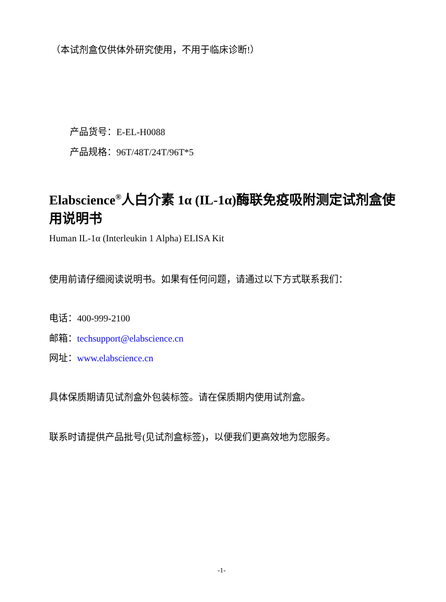（本试剂盒仅供体外研究使用，不用于临床诊断!）
产品货号：E-EL-H0088
产品规格：96T/48T/24T/96T*5
Elabscience<sup>®</sup>人白介素 1α (IL-1α)酶联免疫吸附测定试剂盒使用说明书
Human IL-1α (Interleukin 1 Alpha) ELISA Kit
使用前请仔细阅读说明书。如果有任何问题，请通过以下方式联系我们：
电话：400-999-2100
邮箱：techsupport@elabscience.cn
网址：www.elabscience.cn
具体保质期请见试剂盒外包装标签。请在保质期内使用试剂盒。
联系时请提供产品批号(见试剂盒标签)，以便我们更高效地为您服务。
-1-